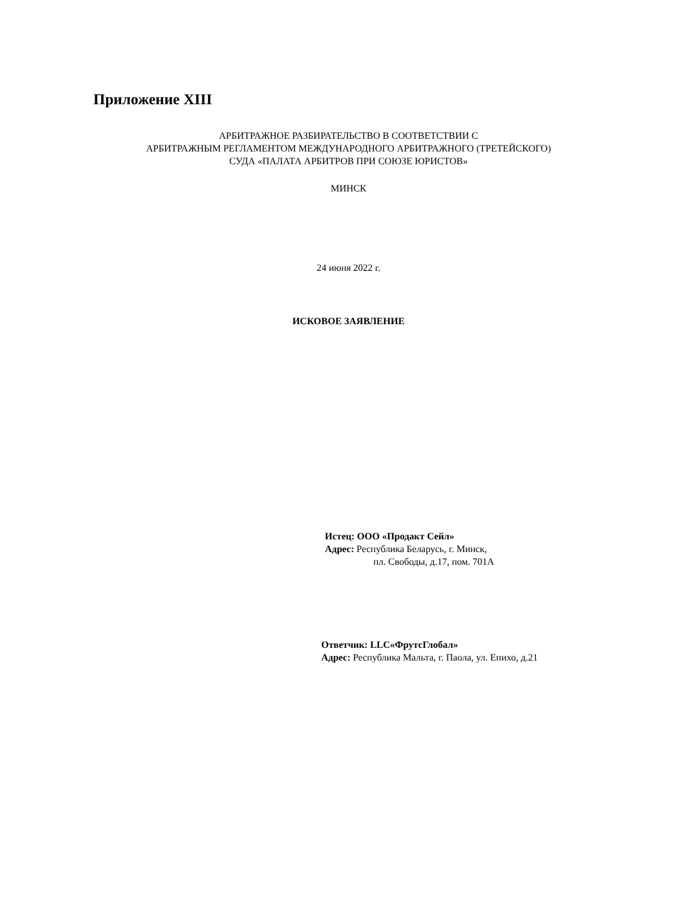Приложение XIII
АРБИТРАЖНОЕ РАЗБИРАТЕЛЬСТВО В СООТВЕТСТВИИ С
АРБИТРАЖНЫМ РЕГЛАМЕНТОМ МЕЖДУНАРОДНОГО АРБИТРАЖНОГО (ТРЕТЕЙСКОГО)
СУДА «ПАЛАТА АРБИТРОВ ПРИ СОЮЗЕ ЮРИСТОВ»
МИНСК
24 июня 2022 г.
ИСКОВОЕ ЗАЯВЛЕНИЕ
Истец: ООО «Продакт Сейл»
Адрес: Республика Беларусь, г. Минск,
пл. Свободы, д.17, пом. 701А
Ответчик: LLC«ФрутсГлобал»
Адрес: Республика Мальта, г. Паола, ул. Епихо, д.21